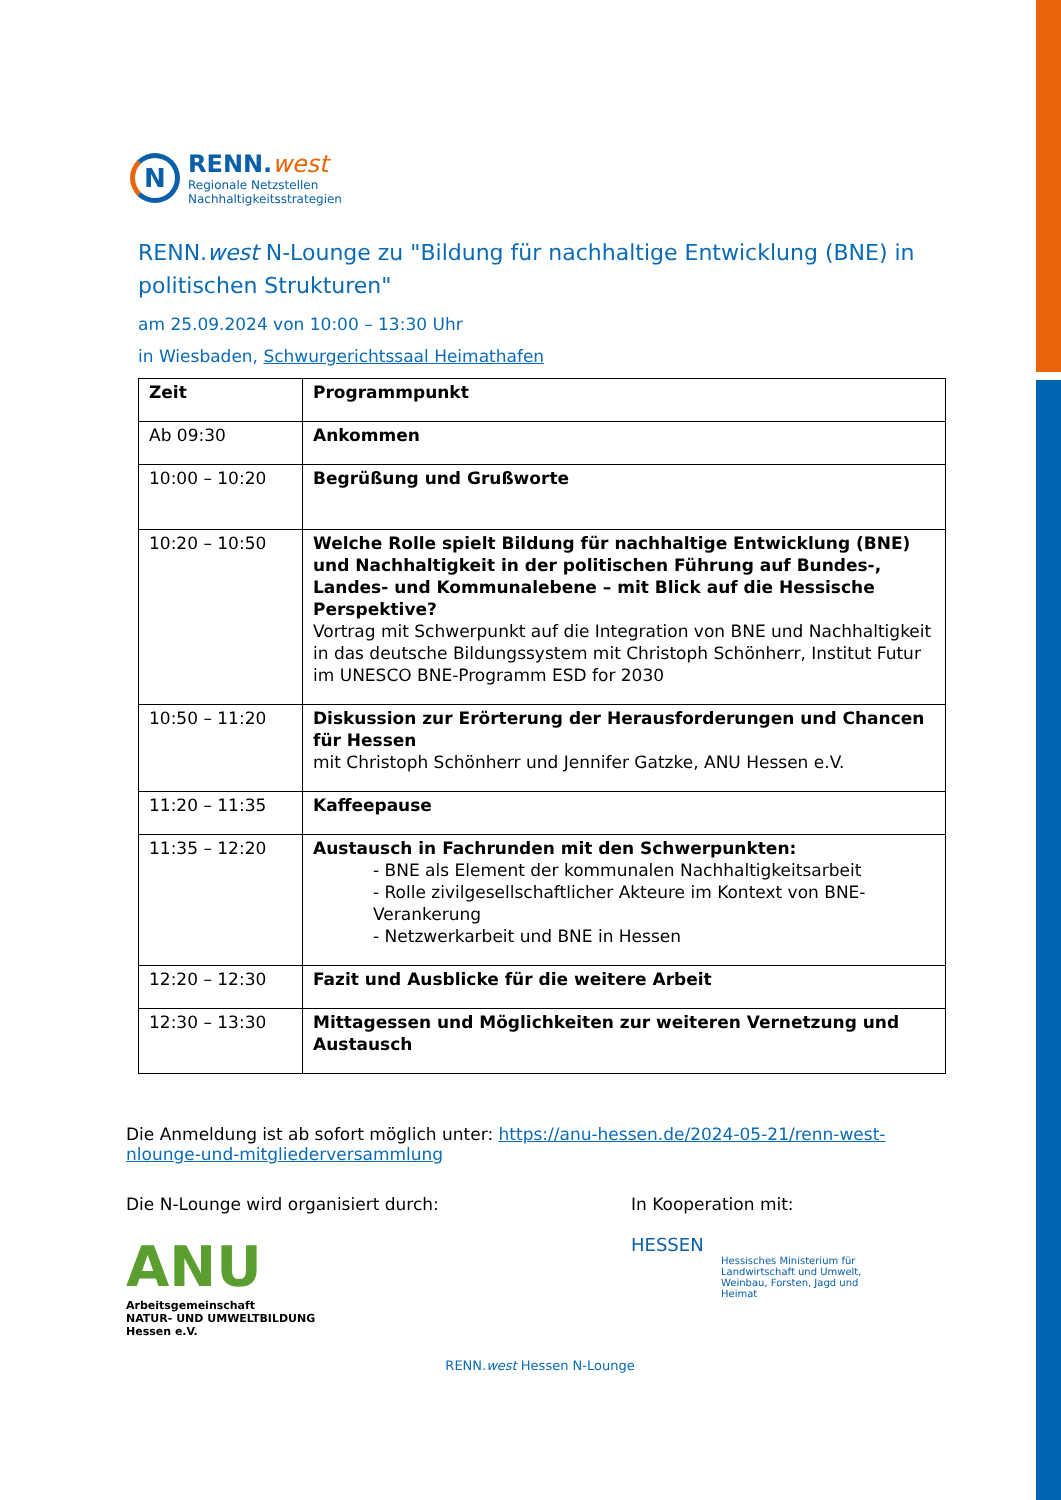N
RENN.west
Regionale Netzstellen
Nachhaltigkeitsstrategien
RENN.west N-Lounge zu "Bildung für nachhaltige Entwicklung (BNE) in politischen Strukturen"
am 25.09.2024 von 10:00 – 13:30 Uhr
in Wiesbaden, Schwurgerichtssaal Heimathafen
| Zeit | Programmpunkt |
| --- | --- |
| Ab 09:30 | Ankommen |
| 10:00 – 10:20 | Begrüßung und Grußworte |
| 10:20 – 10:50 | Welche Rolle spielt Bildung für nachhaltige Entwicklung (BNE) und Nachhaltigkeit in der politischen Führung auf Bundes-, Landes- und Kommunalebene – mit Blick auf die Hessische Perspektive? Vortrag mit Schwerpunkt auf die Integration von BNE und Nachhaltigkeit in das deutsche Bildungssystem mit Christoph Schönherr, Institut Futur im UNESCO BNE-Programm ESD for 2030 |
| 10:50 – 11:20 | Diskussion zur Erörterung der Herausforderungen und Chancen für Hessen mit Christoph Schönherr und Jennifer Gatzke, ANU Hessen e.V. |
| 11:20 – 11:35 | Kaffeepause |
| 11:35 – 12:20 | Austausch in Fachrunden mit den Schwerpunkten: - BNE als Element der kommunalen Nachhaltigkeitsarbeit - Rolle zivilgesellschaftlicher Akteure im Kontext von BNE-Verankerung - Netzwerkarbeit und BNE in Hessen |
| 12:20 – 12:30 | Fazit und Ausblicke für die weitere Arbeit |
| 12:30 – 13:30 | Mittagessen und Möglichkeiten zur weiteren Vernetzung und Austausch |
Die Anmeldung ist ab sofort möglich unter: https://anu-hessen.de/2024-05-21/renn-west-nlounge-und-mitgliederversammlung
Die N-Lounge wird organisiert durch:
ANU
Arbeitsgemeinschaft
NATUR- UND UMWELTBILDUNG
Hessen e.V.
In Kooperation mit:
HESSEN
Hessisches Ministerium für
Landwirtschaft und Umwelt,
Weinbau, Forsten, Jagd und
Heimat
RENN.west Hessen N-Lounge